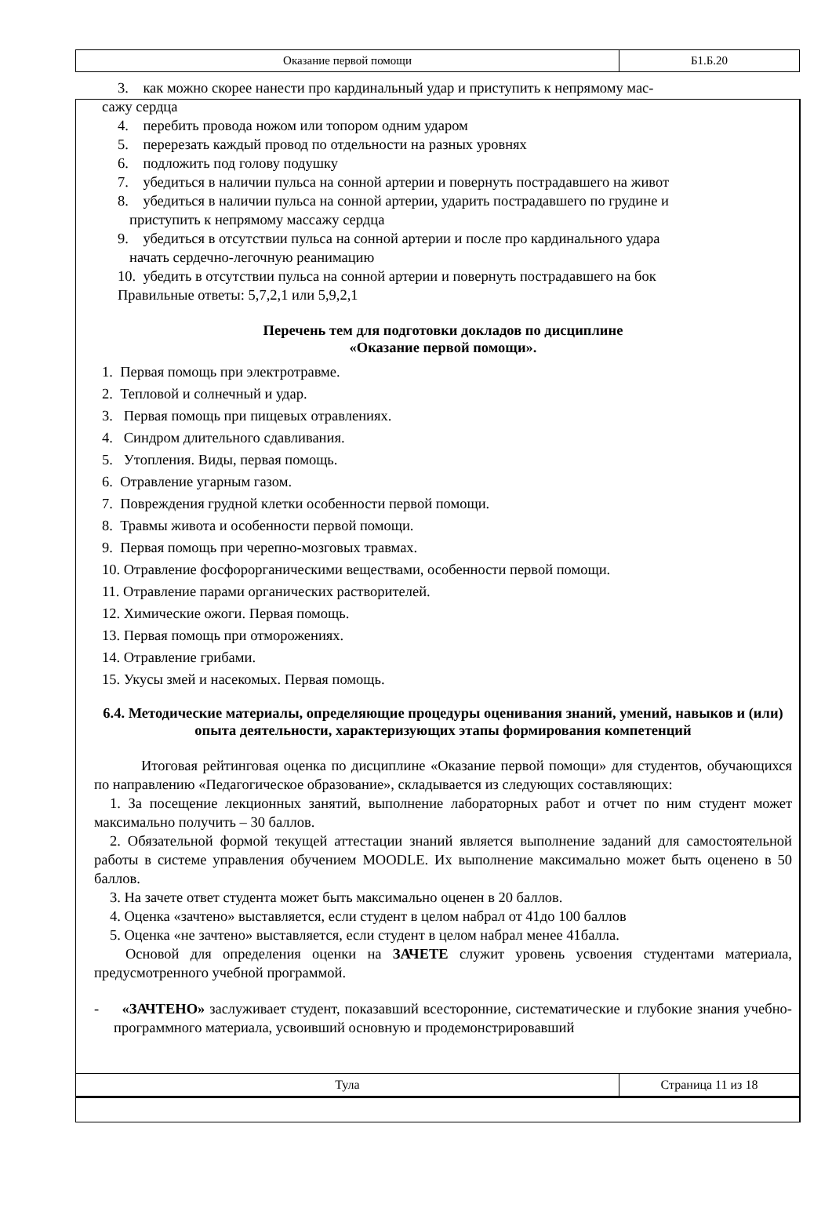| Оказание первой помощи | Б1.Б.20 |
3. как можно скорее нанести про кардинальный удар и приступить к непрямому мас-
сажу сердца
4. перебить провода ножом или топором одним ударом
5. перерезать каждый провод по отдельности на разных уровнях
6. подложить под голову подушку
7. убедиться в наличии пульса на сонной артерии и повернуть пострадавшего на живот
8. убедиться в наличии пульса на сонной артерии, ударить пострадавшего по грудине и
приступить к непрямому массажу сердца
9. убедиться в отсутствии пульса на сонной артерии и после про кардинального удара
начать сердечно-легочную реанимацию
10. убедить в отсутствии пульса на сонной артерии и повернуть пострадавшего на бок
Правильные ответы: 5,7,2,1 или 5,9,2,1
Перечень тем для подготовки докладов по дисциплине
«Оказание первой помощи».
1. Первая помощь при электротравме.
2. Тепловой и солнечный и удар.
3. Первая помощь при пищевых отравлениях.
4. Синдром длительного сдавливания.
5. Утопления. Виды, первая помощь.
6. Отравление угарным газом.
7. Повреждения грудной клетки особенности первой помощи.
8. Травмы живота и особенности первой помощи.
9. Первая помощь при черепно-мозговых травмах.
10. Отравление фосфорорганическими веществами, особенности первой помощи.
11. Отравление парами органических растворителей.
12. Химические ожоги. Первая помощь.
13. Первая помощь при отморожениях.
14. Отравление грибами.
15. Укусы змей и насекомых. Первая помощь.
6.4. Методические материалы, определяющие процедуры оценивания знаний, умений, навыков и (или) опыта деятельности, характеризующих этапы формирования компетенций
Итоговая рейтинговая оценка по дисциплине «Оказание первой помощи» для студентов, обучающихся по направлению «Педагогическое образование», складывается из следующих составляющих:
1. За посещение лекционных занятий, выполнение лабораторных работ и отчет по ним студент может максимально получить – 30 баллов.
2. Обязательной формой текущей аттестации знаний является выполнение заданий для самостоятельной работы в системе управления обучением MOODLE. Их выполнение максимально может быть оценено в 50 баллов.
3. На зачете ответ студента может быть максимально оценен в 20 баллов.
4. Оценка «зачтено» выставляется, если студент в целом набрал от 41до 100 баллов
5. Оценка «не зачтено» выставляется, если студент в целом набрал менее 41балла.
Основой для определения оценки на ЗАЧЕТЕ служит уровень усвоения студентами материала, предусмотренного учебной программой.
- «ЗАЧТЕНО» заслуживает студент, показавший всесторонние, систематические и глубокие знания учебно-программного материала, усвоивший основную и продемонстрировавший
| Тула | Страница 11 из 18 |